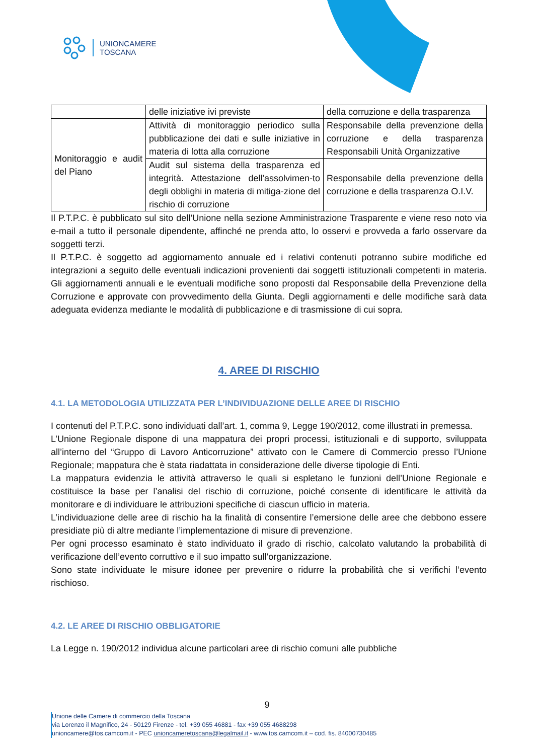UNIONCAMERE
TOSCANA
| | delle iniziative ivi previste | della corruzione e della trasparenza |
| Monitoraggio e audit del Piano | Attività di monitoraggio periodico sulla pubblicazione dei dati e sulle iniziative in materia di lotta alla corruzione | Responsabile della prevenzione della corruzione e della trasparenza Responsabili Unità Organizzative |
| | Audit sul sistema della trasparenza ed integrità. Attestazione dell'assolvimen-to degli obblighi in materia di mitiga-zione del rischio di corruzione | Responsabile della prevenzione della corruzione e della trasparenza O.I.V. |
Il P.T.P.C. è pubblicato sul sito dell’Unione nella sezione Amministrazione Trasparente e viene reso noto via e-mail a tutto il personale dipendente, affinché ne prenda atto, lo osservi e provveda a farlo osservare da soggetti terzi.
Il P.T.P.C. è soggetto ad aggiornamento annuale ed i relativi contenuti potranno subire modifiche ed integrazioni a seguito delle eventuali indicazioni provenienti dai soggetti istituzionali competenti in materia. Gli aggiornamenti annuali e le eventuali modifiche sono proposti dal Responsabile della Prevenzione della Corruzione e approvate con provvedimento della Giunta. Degli aggiornamenti e delle modifiche sarà data adeguata evidenza mediante le modalità di pubblicazione e di trasmissione di cui sopra.
4. AREE DI RISCHIO
4.1. LA METODOLOGIA UTILIZZATA PER L’INDIVIDUAZIONE DELLE AREE DI RISCHIO
I contenuti del P.T.P.C. sono individuati dall’art. 1, comma 9, Legge 190/2012, come illustrati in premessa.
L’Unione Regionale dispone di una mappatura dei propri processi, istituzionali e di supporto, sviluppata all’interno del “Gruppo di Lavoro Anticorruzione” attivato con le Camere di Commercio presso l’Unione Regionale; mappatura che è stata riadattata in considerazione delle diverse tipologie di Enti.
La mappatura evidenzia le attività attraverso le quali si espletano le funzioni dell’Unione Regionale e costituisce la base per l’analisi del rischio di corruzione, poiché consente di identificare le attività da monitorare e di individuare le attribuzioni specifiche di ciascun ufficio in materia.
L’individuazione delle aree di rischio ha la finalità di consentire l’emersione delle aree che debbono essere presidiate più di altre mediante l’implementazione di misure di prevenzione.
Per ogni processo esaminato è stato individuato il grado di rischio, calcolato valutando la probabilità di verificazione dell’evento corruttivo e il suo impatto sull’organizzazione.
Sono state individuate le misure idonee per prevenire o ridurre la probabilità che si verifichi l’evento rischioso.
4.2. LE AREE DI RISCHIO OBBLIGATORIE
La Legge n. 190/2012 individua alcune particolari aree di rischio comuni alle pubbliche
9
Unione delle Camere di commercio della Toscana
via Lorenzo il Magnifico, 24 - 50129 Firenze - tel. +39 055 46881 - fax +39 055 4688298
unioncamere@tos.camcom.it - PEC unioncameretoscana@legalmail.it - www.tos.camcom.it – cod. fis. 84000730485